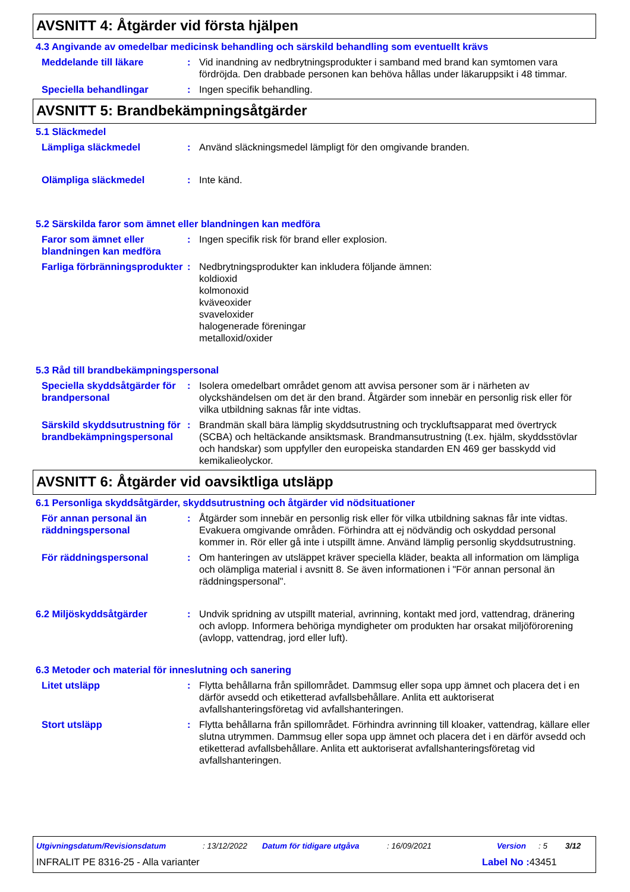AVSNITT 4: Åtgärder vid första hjälpen
4.3 Angivande av omedelbar medicinsk behandling och särskild behandling som eventuellt krävs
Meddelande till läkare : Vid inandning av nedbrytningsprodukter i samband med brand kan symtomen vara fördröjda. Den drabbade personen kan behöva hållas under läkaruppsikt i 48 timmar.
Speciella behandlingar : Ingen specifik behandling.
AVSNITT 5: Brandbekämpningsåtgärder
5.1 Släckmedel
Lämpliga släckmedel : Använd släckningsmedel lämpligt för den omgivande branden.
Olämpliga släckmedel : Inte känd.
5.2 Särskilda faror som ämnet eller blandningen kan medföra
Faror som ämnet eller blandningen kan medföra
: Ingen specifik risk för brand eller explosion.
Farliga förbränningsprodukter
: Nedbrytningsprodukter kan inkludera följande ämnen:
koldioxid
kolmonoxid
kväveoxider
svaveloxider
halogenerade föreningar
metalloxid/oxider
5.3 Råd till brandbekämpningspersonal
Speciella skyddsåtgärder för brandpersonal
: Isolera omedelbart området genom att avvisa personer som är i närheten av olyckshändelsen om det är den brand. Åtgärder som innebär en personlig risk eller för vilka utbildning saknas får inte vidtas.
Särskild skyddsutrustning för brandbekämpningspersonal
: Brandmän skall bära lämplig skyddsutrustning och tryckluftsapparat med övertryck (SCBA) och heltäckande ansiktsmask. Brandmansutrustning (t.ex. hjälm, skyddsstövlar och handskar) som uppfyller den europeiska standarden EN 469 ger basskydd vid kemikalieolyckor.
AVSNITT 6: Åtgärder vid oavsiktliga utsläpp
6.1 Personliga skyddsåtgärder, skyddsutrustning och åtgärder vid nödsituationer
För annan personal än räddningspersonal
: Åtgärder som innebär en personlig risk eller för vilka utbildning saknas får inte vidtas. Evakuera omgivande områden. Förhindra att ej nödvändig och oskyddad personal kommer in. Rör eller gå inte i utspillt ämne. Använd lämplig personlig skyddsutrustning.
För räddningspersonal : Om hanteringen av utsläppet kräver speciella kläder, beakta all information om lämpliga och olämpliga material i avsnitt 8. Se även informationen i "För annan personal än räddningspersonal".
6.2 Miljöskyddsåtgärder : Undvik spridning av utspillt material, avrinning, kontakt med jord, vattendrag, dränering och avlopp. Informera behöriga myndigheter om produkten har orsakat miljöförorening (avlopp, vattendrag, jord eller luft).
6.3 Metoder och material för inneslutning och sanering
Litet utsläpp : Flytta behållarna från spillområdet. Dammsug eller sopa upp ämnet och placera det i en därför avsedd och etiketterad avfallsbehållare. Anlita ett auktoriserat avfallshanteringsföretag vid avfallshanteringen.
Stort utsläpp : Flytta behållarna från spillområdet. Förhindra avrinning till kloaker, vattendrag, källare eller slutna utrymmen. Dammsug eller sopa upp ämnet och placera det i en därför avsedd och etiketterad avfallsbehållare. Anlita ett auktoriserat avfallshanteringsföretag vid avfallshanteringen.
Utgivningsdatum/Revisionsdatum: 13/12/2022 Datum för tidigare utgåva: 16/09/2021 Version: 5 3/12
INFRALIT PE 8316-25 - Alla varianter Label No : 43451